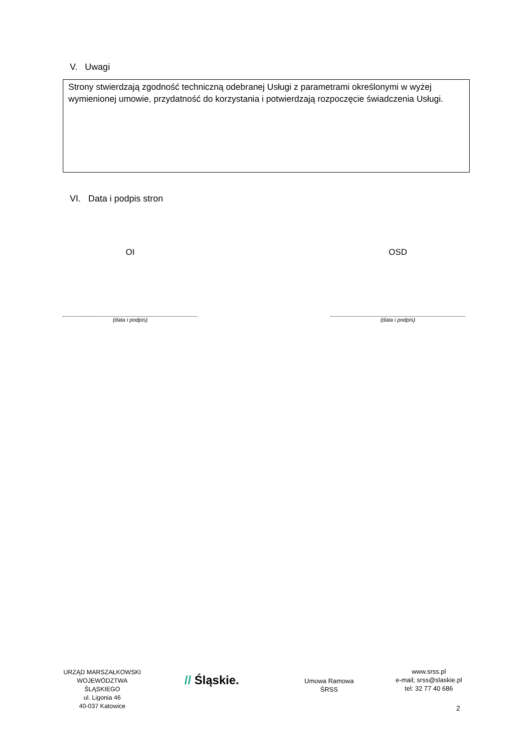V. Uwagi
Strony stwierdzają zgodność techniczną odebranej Usługi z parametrami określonymi w wyżej wymienionej umowie, przydatność do korzystania i potwierdzają rozpoczęcie świadczenia Usługi.
VI. Data i podpis stron
OI OSD
(data i podpis) (data i podpis)
URZĄD MARSZAŁKOWSKI
WOJEWÓDZTWA ŚLĄSKIEGO
ul. Ligonia 46
40-037 Katowice
// Śląskie.
Umowa Ramowa
ŚRSS
www.srss.pl
e-mail; srss@slaskie.pl
tel: 32 77 40 686
2